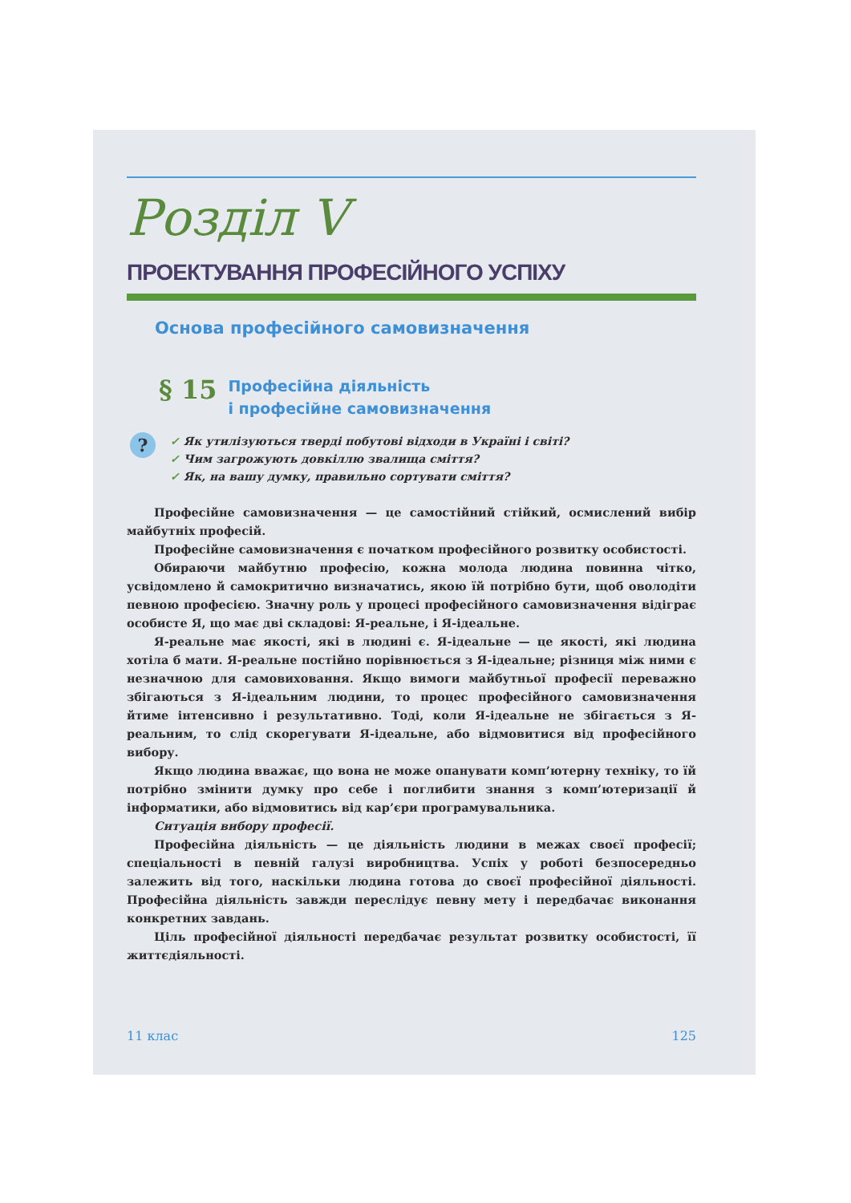Розділ V
ПРОЕКТУВАННЯ ПРОФЕСІЙНОГО УСПІХУ
Основа професійного самовизначення
§ 15
Професійна діяльність
і професійне самовизначення
?
✓ Як утилізуються тверді побутові відходи в Україні і світі?
✓ Чим загрожують довкіллю звалища сміття?
✓ Як, на вашу думку, правильно сортувати сміття?
Професійне самовизначення — це самостійний стійкий, осмислений вибір майбутніх професій.
Професійне самовизначення є початком професійного розвитку особистості.
Обираючи майбутню професію, кожна молода людина повинна чітко, усвідомлено й самокритично визначатись, якою їй потрібно бути, щоб оволодіти певною професією. Значну роль у процесі професійного самовизначення відіграє особисте Я, що має дві складові: Я-реальне, і Я-ідеальне.
Я-реальне має якості, які в людині є. Я-ідеальне — це якості, які людина хотіла б мати. Я-реальне постійно порівнюється з Я-ідеальне; різниця між ними є незначною для самовиховання. Якщо вимоги майбутньої професії переважно збігаються з Я-ідеальним людини, то процес професійного самовизначення йтиме інтенсивно і результативно. Тоді, коли Я-ідеальне не збігається з Я-реальним, то слід скорегувати Я-ідеальне, або відмовитися від професійного вибору.
Якщо людина вважає, що вона не може опанувати комп’ютерну техніку, то їй потрібно змінити думку про себе і поглибити знання з комп’ютеризації й інформатики, або відмовитись від кар’єри програмувальника.
Ситуація вибору професії.
Професійна діяльність — це діяльність людини в межах своєї професії; спеціальності в певній галузі виробництва. Успіх у роботі безпосередньо залежить від того, наскільки людина готова до своєї професійної діяльності. Професійна діяльність завжди переслідує певну мету і передбачає виконання конкретних завдань.
Ціль професійної діяльності передбачає результат розвитку особистості, її життєдіяльності.
11 клас 125